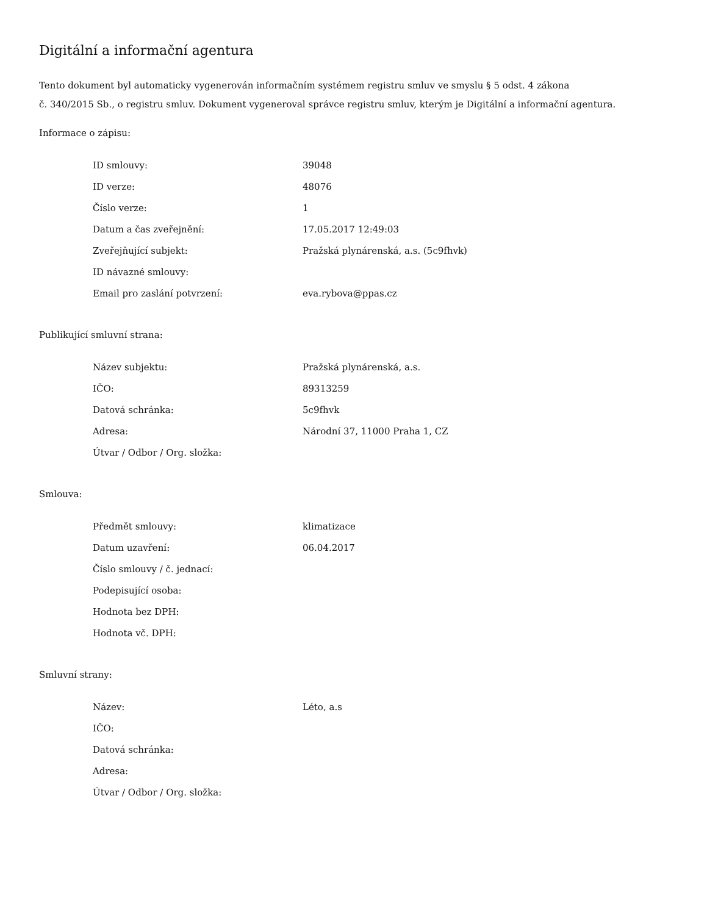Digitální a informační agentura
Tento dokument byl automaticky vygenerován informačním systémem registru smluv ve smyslu § 5 odst. 4 zákona
č. 340/2015 Sb., o registru smluv. Dokument vygeneroval správce registru smluv, kterým je Digitální a informační agentura.
Informace o zápisu:
| ID smlouvy: | 39048 |
| ID verze: | 48076 |
| Číslo verze: | 1 |
| Datum a čas zveřejnění: | 17.05.2017 12:49:03 |
| Zveřejňující subjekt: | Pražská plynárenská, a.s. (5c9fhvk) |
| ID návazné smlouvy: | |
| Email pro zaslání potvrzení: | eva.rybova@ppas.cz |
Publikující smluvní strana:
| Název subjektu: | Pražská plynárenská, a.s. |
| IČO: | 89313259 |
| Datová schránka: | 5c9fhvk |
| Adresa: | Národní 37, 11000 Praha 1, CZ |
| Útvar / Odbor / Org. složka: | |
Smlouva:
| Předmět smlouvy: | klimatizace |
| Datum uzavření: | 06.04.2017 |
| Číslo smlouvy / č. jednací: | |
| Podepisující osoba: | |
| Hodnota bez DPH: | |
| Hodnota vč. DPH: | |
Smluvní strany:
| Název: | Léto, a.s |
| IČO: | |
| Datová schránka: | |
| Adresa: | |
| Útvar / Odbor / Org. složka: | |